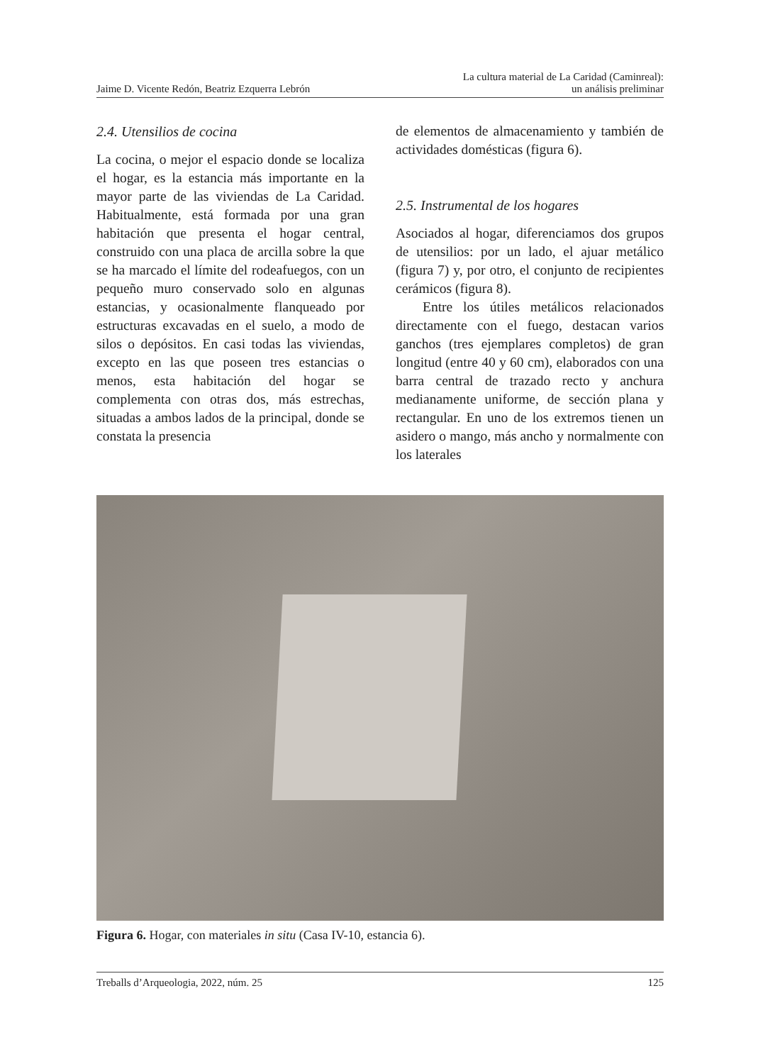Jaime D. Vicente Redón, Beatriz Ezquerra Lebrón
La cultura material de La Caridad (Caminreal):
un análisis preliminar
2.4. Utensilios de cocina
La cocina, o mejor el espacio donde se localiza el hogar, es la estancia más importante en la mayor parte de las viviendas de La Caridad. Habitualmente, está formada por una gran habitación que presenta el hogar central, construido con una placa de arcilla sobre la que se ha marcado el límite del rodeafuegos, con un pequeño muro conservado solo en algunas estancias, y ocasionalmente flanqueado por estructuras excavadas en el suelo, a modo de silos o depósitos. En casi todas las viviendas, excepto en las que poseen tres estancias o menos, esta habitación del hogar se complementa con otras dos, más estrechas, situadas a ambos lados de la principal, donde se constata la presencia
de elementos de almacenamiento y también de actividades domésticas (figura 6).
2.5. Instrumental de los hogares
Asociados al hogar, diferenciamos dos grupos de utensilios: por un lado, el ajuar metálico (figura 7) y, por otro, el conjunto de recipientes cerámicos (figura 8).
Entre los útiles metálicos relacionados directamente con el fuego, destacan varios ganchos (tres ejemplares completos) de gran longitud (entre 40 y 60 cm), elaborados con una barra central de trazado recto y anchura medianamente uniforme, de sección plana y rectangular. En uno de los extremos tienen un asidero o mango, más ancho y normalmente con los laterales
Figura 6. Hogar, con materiales in situ (Casa IV-10, estancia 6).
Treballs d’Arqueologia, 2022, núm. 25
125